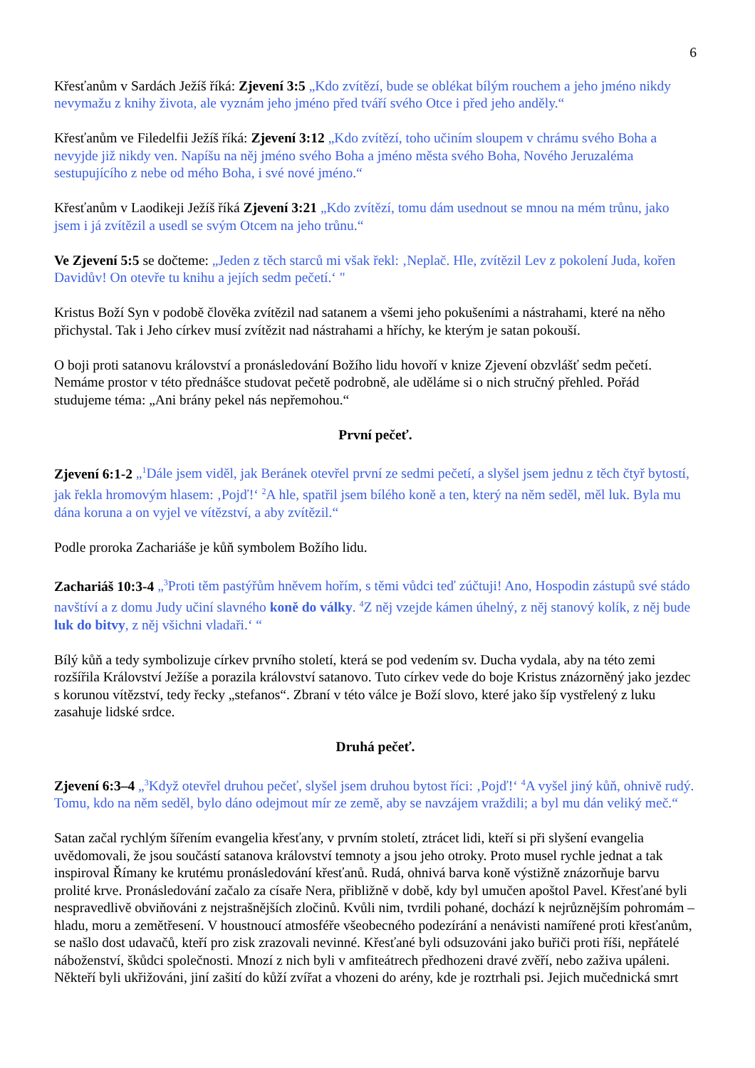6
Křesťanům v Sardách Ježíš říká: Zjevení 3:5 „Kdo zvítězí, bude se oblékat bílým rouchem a jeho jméno nikdy nevymažu z knihy života, ale vyznám jeho jméno před tváří svého Otce i před jeho anděly.“
Křesťanům ve Filedelfii Ježíš říká: Zjevení 3:12 „Kdo zvítězí, toho učiním sloupem v chrámu svého Boha a nevyjde již nikdy ven. Napíšu na něj jméno svého Boha a jméno města svého Boha, Nového Jeruzaléma sestupujícího z nebe od mého Boha, i své nové jméno.“
Křesťanům v Laodikeji Ježíš říká Zjevení 3:21 „Kdo zvítězí, tomu dám usednout se mnou na mém trůnu, jako jsem i já zvítězil a usedl se svým Otcem na jeho trůnu.“
Ve Zjevení 5:5 se dočteme: „Jeden z těch starců mi však řekl: ‚Neplač. Hle, zvítězil Lev z pokolení Juda, kořen Davidův! On otevře tu knihu a jejích sedm pečetí.‘ "
Kristus Boží Syn v podobě člověka zvítězil nad satanem a všemi jeho pokušeními a nástrahami, které na něho přichystal. Tak i Jeho církev musí zvítězit nad nástrahami a hříchy, ke kterým je satan pokouší.
O boji proti satanovu království a pronásledování Božího lidu hovoří v knize Zjevení obzvlášť sedm pečetí. Nemáme prostor v této přednášce studovat pečetě podrobně, ale uděláme si o nich stručný přehled. Pořád studujeme téma: „Ani brány pekel nás nepřemohou.“
První pečeť.
Zjevení 6:1-2 „<sup>1</sup>Dále jsem viděl, jak Beránek otevřel první ze sedmi pečetí, a slyšel jsem jednu z těch čtyř bytostí, jak řekla hromovým hlasem: ‚Pojď!‘ <sup>2</sup>A hle, spatřil jsem bílého koně a ten, který na něm seděl, měl luk. Byla mu dána koruna a on vyjel ve vítězství, a aby zvítězil.“
Podle proroka Zachariáše je kůň symbolem Božího lidu.
Zachariáš 10:3-4 „<sup>3</sup>Proti těm pastýřům hněvem hořím, s těmi vůdci teď zúčtuji! Ano, Hospodin zástupů své stádo navštíví a z domu Judy učiní slavného koně do války. <sup>4</sup>Z něj vzejde kámen úhelný, z něj stanový kolík, z něj bude luk do bitvy, z něj všichni vladaři.‘ “
Bílý kůň a tedy symbolizuje církev prvního století, která se pod vedením sv. Ducha vydala, aby na této zemi rozšířila Království Ježíše a porazila království satanovo. Tuto církev vede do boje Kristus znázorněný jako jezdec s korunou vítězství, tedy řecky „stefanos“. Zbraní v této válce je Boží slovo, které jako šíp vystřelený z luku zasahuje lidské srdce.
Druhá pečeť.
Zjevení 6:3–4 „<sup>3</sup>Když otevřel druhou pečeť, slyšel jsem druhou bytost říci: ‚Pojď!‘ <sup>4</sup>A vyšel jiný kůň, ohnivě rudý. Tomu, kdo na něm seděl, bylo dáno odejmout mír ze země, aby se navzájem vraždili; a byl mu dán veliký meč.“
Satan začal rychlým šířením evangelia křesťany, v prvním století, ztrácet lidi, kteří si při slyšení evangelia uvědomovali, že jsou součástí satanova království temnoty a jsou jeho otroky. Proto musel rychle jednat a tak inspiroval Římany ke krutému pronásledování křesťanů. Rudá, ohnivá barva koně výstižně znázorňuje barvu prolité krve. Pronásledování začalo za císaře Nera, přibližně v době, kdy byl umučen apoštol Pavel. Křesťané byli nespravedlivě obviňováni z nejstrašnějších zločinů. Kvůli nim, tvrdili pohané, dochází k nejrůznějším pohromám – hladu, moru a zemětřesení. V houstnoucí atmosféře všeobecného podezírání a nenávisti namířené proti křesťanům, se našlo dost udavačů, kteří pro zisk zrazovali nevinné. Křesťané byli odsuzováni jako buřiči proti říši, nepřátelé náboženství, škůdci společnosti. Mnozí z nich byli v amfiteátrech předhozeni dravé zvěří, nebo zaživa upáleni. Někteří byli ukřižováni, jiní zašití do kůží zvířat a vhozeni do arény, kde je roztrhali psi. Jejich mučednická smrt